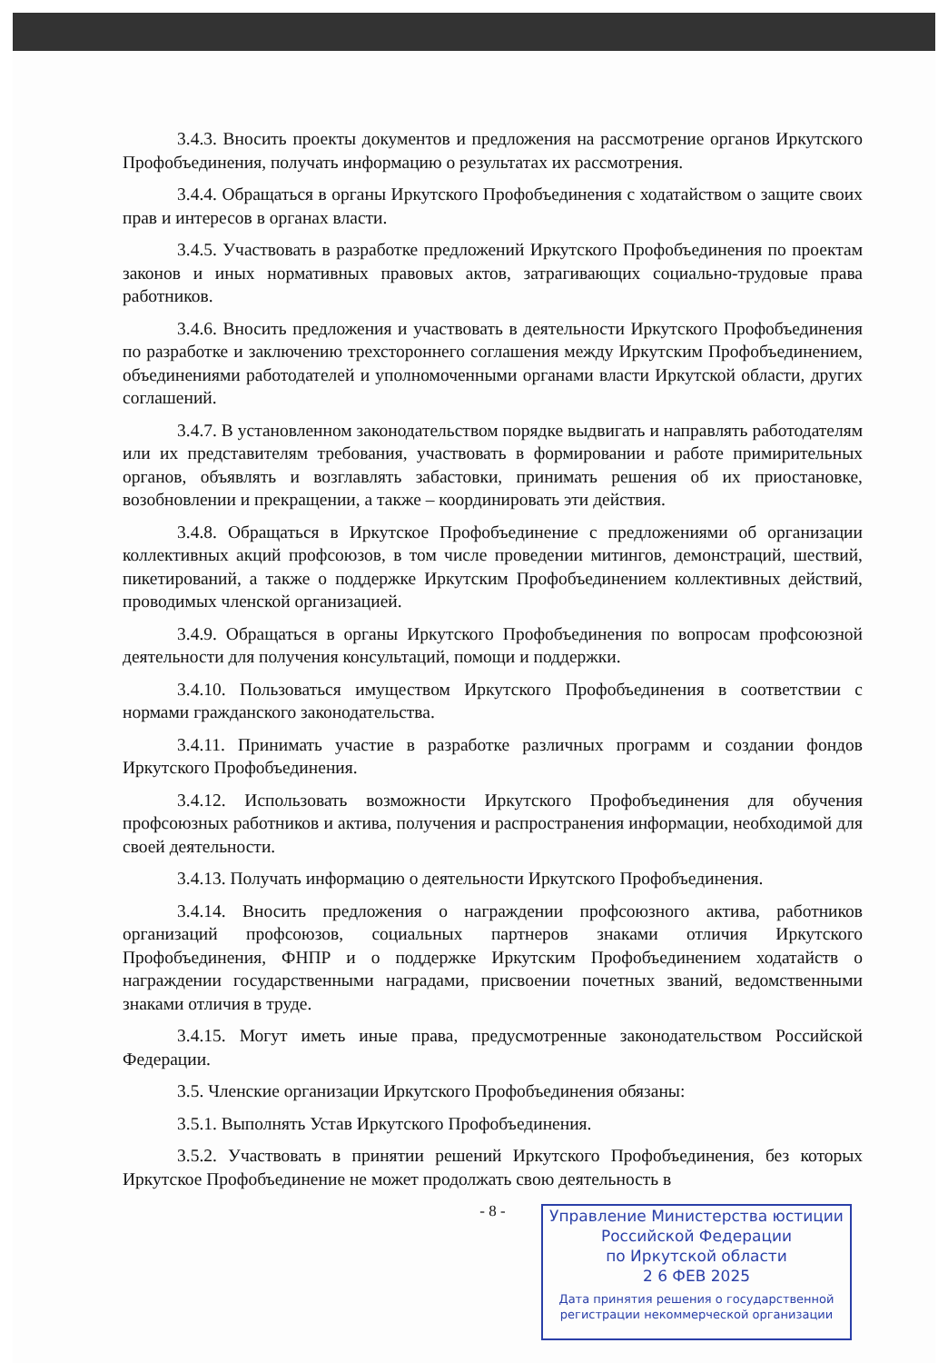3.4.3. Вносить проекты документов и предложения на рассмотрение органов Иркутского Профобъединения, получать информацию о результатах их рассмотрения.
3.4.4. Обращаться в органы Иркутского Профобъединения с ходатайством о защите своих прав и интересов в органах власти.
3.4.5. Участвовать в разработке предложений Иркутского Профобъединения по проектам законов и иных нормативных правовых актов, затрагивающих социально-трудовые права работников.
3.4.6. Вносить предложения и участвовать в деятельности Иркутского Профобъединения по разработке и заключению трехстороннего соглашения между Иркутским Профобъединением, объединениями работодателей и уполномоченными органами власти Иркутской области, других соглашений.
3.4.7. В установленном законодательством порядке выдвигать и направлять работодателям или их представителям требования, участвовать в формировании и работе примирительных органов, объявлять и возглавлять забастовки, принимать решения об их приостановке, возобновлении и прекращении, а также – координировать эти действия.
3.4.8. Обращаться в Иркутское Профобъединение с предложениями об организации коллективных акций профсоюзов, в том числе проведении митингов, демонстраций, шествий, пикетирований, а также о поддержке Иркутским Профобъединением коллективных действий, проводимых членской организацией.
3.4.9. Обращаться в органы Иркутского Профобъединения по вопросам профсоюзной деятельности для получения консультаций, помощи и поддержки.
3.4.10. Пользоваться имуществом Иркутского Профобъединения в соответствии с нормами гражданского законодательства.
3.4.11. Принимать участие в разработке различных программ и создании фондов Иркутского Профобъединения.
3.4.12. Использовать возможности Иркутского Профобъединения для обучения профсоюзных работников и актива, получения и распространения информации, необходимой для своей деятельности.
3.4.13. Получать информацию о деятельности Иркутского Профобъединения.
3.4.14. Вносить предложения о награждении профсоюзного актива, работников организаций профсоюзов, социальных партнеров знаками отличия Иркутского Профобъединения, ФНПР и о поддержке Иркутским Профобъединением ходатайств о награждении государственными наградами, присвоении почетных званий, ведомственными знаками отличия в труде.
3.4.15. Могут иметь иные права, предусмотренные законодательством Российской Федерации.
3.5. Членские организации Иркутского Профобъединения обязаны:
3.5.1. Выполнять Устав Иркутского Профобъединения.
3.5.2. Участвовать в принятии решений Иркутского Профобъединения, без которых Иркутское Профобъединение не может продолжать свою деятельность в
- 8 -
Управление Министерства юстиции
Российской Федерации
по Иркутской области
2 6 ФЕВ 2025
Дата принятия решения о государственной
регистрации некоммерческой организации